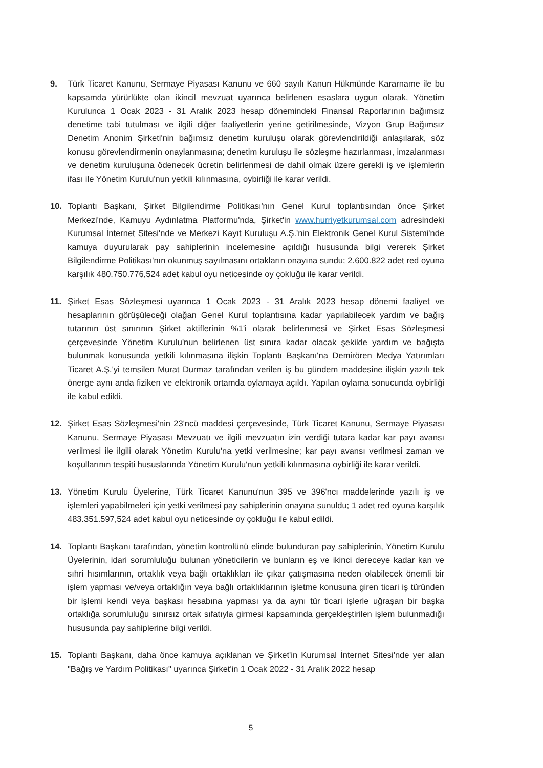9. Türk Ticaret Kanunu, Sermaye Piyasası Kanunu ve 660 sayılı Kanun Hükmünde Kararname ile bu kapsamda yürürlükte olan ikincil mevzuat uyarınca belirlenen esaslara uygun olarak, Yönetim Kurulunca 1 Ocak 2023 - 31 Aralık 2023 hesap dönemindeki Finansal Raporlarının bağımsız denetime tabi tutulması ve ilgili diğer faaliyetlerin yerine getirilmesinde, Vizyon Grup Bağımsız Denetim Anonim Şirketi'nin bağımsız denetim kuruluşu olarak görevlendirildiği anlaşılarak, söz konusu görevlendirmenin onaylanmasına; denetim kuruluşu ile sözleşme hazırlanması, imzalanması ve denetim kuruluşuna ödenecek ücretin belirlenmesi de dahil olmak üzere gerekli iş ve işlemlerin ifası ile Yönetim Kurulu'nun yetkili kılınmasına, oybirliği ile karar verildi.
10. Toplantı Başkanı, Şirket Bilgilendirme Politikası'nın Genel Kurul toplantısından önce Şirket Merkezi'nde, Kamuyu Aydınlatma Platformu'nda, Şirket'in www.hurriyetkurumsal.com adresindeki Kurumsal İnternet Sitesi'nde ve Merkezi Kayıt Kuruluşu A.Ş.'nin Elektronik Genel Kurul Sistemi'nde kamuya duyurularak pay sahiplerinin incelemesine açıldığı hususunda bilgi vererek Şirket Bilgilendirme Politikası'nın okunmuş sayılmasını ortakların onayına sundu; 2.600.822 adet red oyuna karşılık 480.750.776,524 adet kabul oyu neticesinde oy çokluğu ile karar verildi.
11. Şirket Esas Sözleşmesi uyarınca 1 Ocak 2023 - 31 Aralık 2023 hesap dönemi faaliyet ve hesaplarının görüşüleceği olağan Genel Kurul toplantısına kadar yapılabilecek yardım ve bağış tutarının üst sınırının Şirket aktiflerinin %1'i olarak belirlenmesi ve Şirket Esas Sözleşmesi çerçevesinde Yönetim Kurulu'nun belirlenen üst sınıra kadar olacak şekilde yardım ve bağışta bulunmak konusunda yetkili kılınmasına ilişkin Toplantı Başkanı'na Demirören Medya Yatırımları Ticaret A.Ş.'yi temsilen Murat Durmaz tarafından verilen iş bu gündem maddesine ilişkin yazılı tek önerge aynı anda fiziken ve elektronik ortamda oylamaya açıldı. Yapılan oylama sonucunda oybirliği ile kabul edildi.
12. Şirket Esas Sözleşmesi'nin 23'ncü maddesi çerçevesinde, Türk Ticaret Kanunu, Sermaye Piyasası Kanunu, Sermaye Piyasası Mevzuatı ve ilgili mevzuatın izin verdiği tutara kadar kar payı avansı verilmesi ile ilgili olarak Yönetim Kurulu'na yetki verilmesine; kar payı avansı verilmesi zaman ve koşullarının tespiti hususlarında Yönetim Kurulu'nun yetkili kılınmasına oybirliği ile karar verildi.
13. Yönetim Kurulu Üyelerine, Türk Ticaret Kanunu'nun 395 ve 396'ncı maddelerinde yazılı iş ve işlemleri yapabilmeleri için yetki verilmesi pay sahiplerinin onayına sunuldu; 1 adet red oyuna karşılık 483.351.597,524 adet kabul oyu neticesinde oy çokluğu ile kabul edildi.
14. Toplantı Başkanı tarafından, yönetim kontrolünü elinde bulunduran pay sahiplerinin, Yönetim Kurulu Üyelerinin, idari sorumluluğu bulunan yöneticilerin ve bunların eş ve ikinci dereceye kadar kan ve sıhri hısımlarının, ortaklık veya bağlı ortaklıkları ile çıkar çatışmasına neden olabilecek önemli bir işlem yapması ve/veya ortaklığın veya bağlı ortaklıklarının işletme konusuna giren ticari iş türünden bir işlemi kendi veya başkası hesabına yapması ya da aynı tür ticari işlerle uğraşan bir başka ortaklığa sorumluluğu sınırsız ortak sıfatıyla girmesi kapsamında gerçekleştirilen işlem bulunmadığı hususunda pay sahiplerine bilgi verildi.
15. Toplantı Başkanı, daha önce kamuya açıklanan ve Şirket'in Kurumsal İnternet Sitesi'nde yer alan "Bağış ve Yardım Politikası" uyarınca Şirket'in 1 Ocak 2022 - 31 Aralık 2022 hesap
5